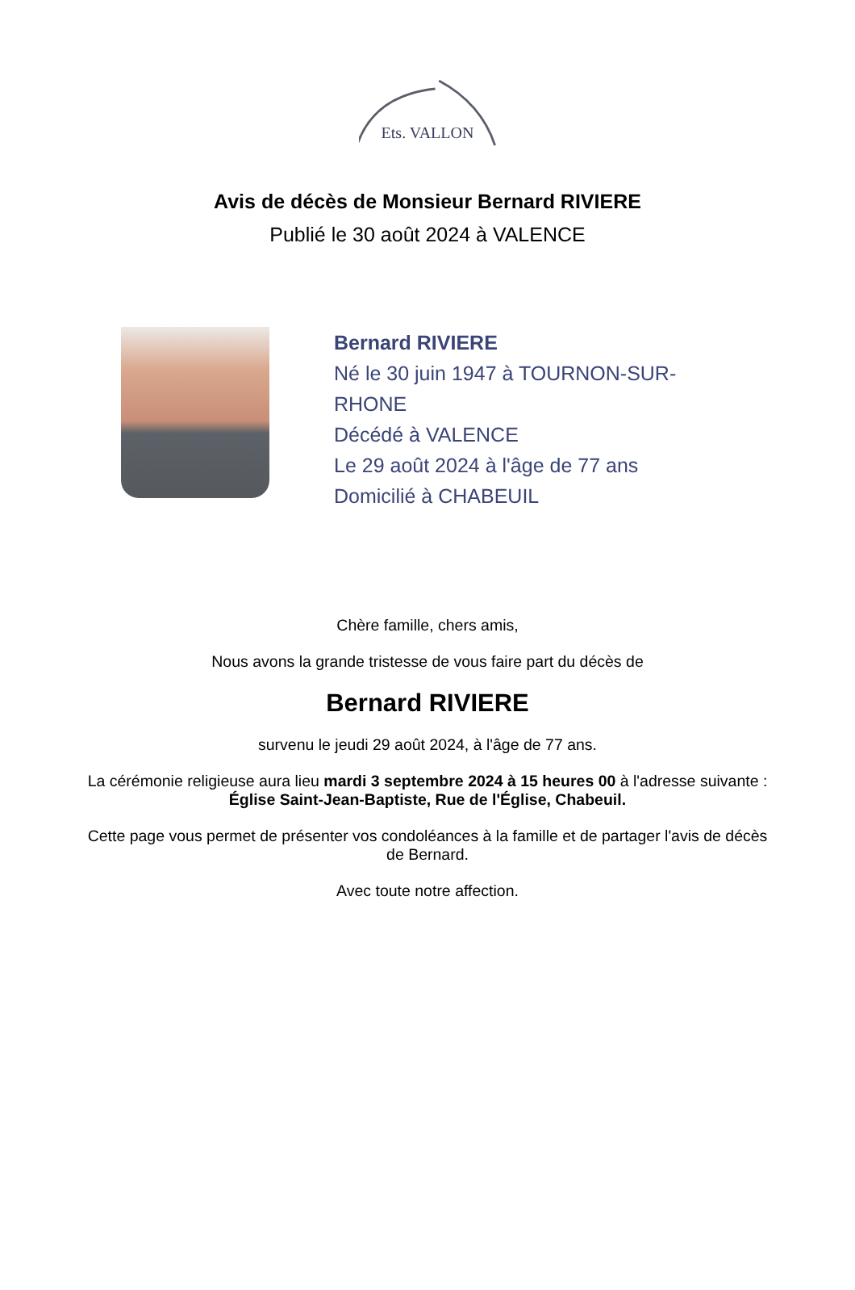Ets. VALLON
Avis de décès de Monsieur Bernard RIVIERE
Publié le 30 août 2024 à VALENCE
Bernard RIVIERE
Né le 30 juin 1947 à TOURNON-SUR-RHONE
Décédé à VALENCE
Le 29 août 2024 à l'âge de 77 ans
Domicilié à CHABEUIL
Chère famille, chers amis,
Nous avons la grande tristesse de vous faire part du décès de
Bernard RIVIERE
survenu le jeudi 29 août 2024, à l'âge de 77 ans.
La cérémonie religieuse aura lieu mardi 3 septembre 2024 à 15 heures 00 à l'adresse suivante :
Église Saint-Jean-Baptiste, Rue de l'Église, Chabeuil.
Cette page vous permet de présenter vos condoléances à la famille et de partager l'avis de décès de Bernard.
Avec toute notre affection.